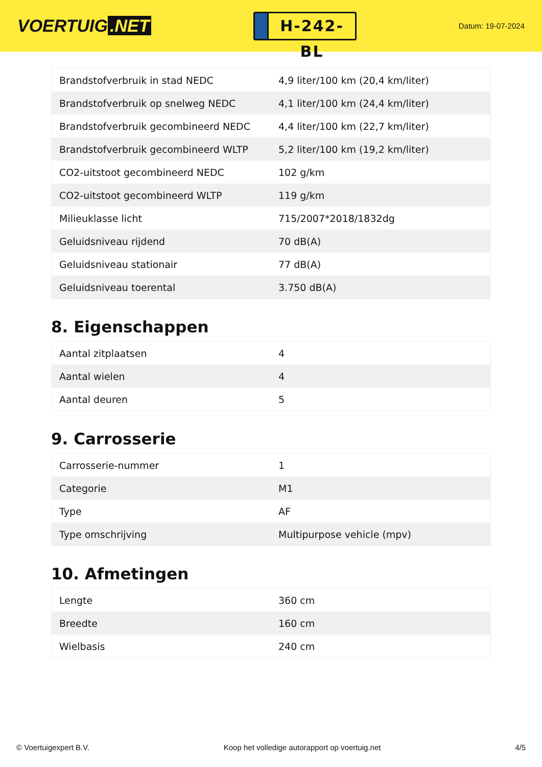VOERTUIG.NET
H-242-BL
Datum: 19-07-2024
| Brandstofverbruik in stad NEDC | 4,9 liter/100 km (20,4 km/liter) |
| Brandstofverbruik op snelweg NEDC | 4,1 liter/100 km (24,4 km/liter) |
| Brandstofverbruik gecombineerd NEDC | 4,4 liter/100 km (22,7 km/liter) |
| Brandstofverbruik gecombineerd WLTP | 5,2 liter/100 km (19,2 km/liter) |
| CO2-uitstoot gecombineerd NEDC | 102 g/km |
| CO2-uitstoot gecombineerd WLTP | 119 g/km |
| Milieuklasse licht | 715/2007*2018/1832dg |
| Geluidsniveau rijdend | 70 dB(A) |
| Geluidsniveau stationair | 77 dB(A) |
| Geluidsniveau toerental | 3.750 dB(A) |
8. Eigenschappen
| Aantal zitplaatsen | 4 |
| Aantal wielen | 4 |
| Aantal deuren | 5 |
9. Carrosserie
| Carrosserie-nummer | 1 |
| Categorie | M1 |
| Type | AF |
| Type omschrijving | Multipurpose vehicle (mpv) |
10. Afmetingen
| Lengte | 360 cm |
| Breedte | 160 cm |
| Wielbasis | 240 cm |
© Voertuigexpert B.V. Koop het volledige autorapport op voertuig.net 4/5